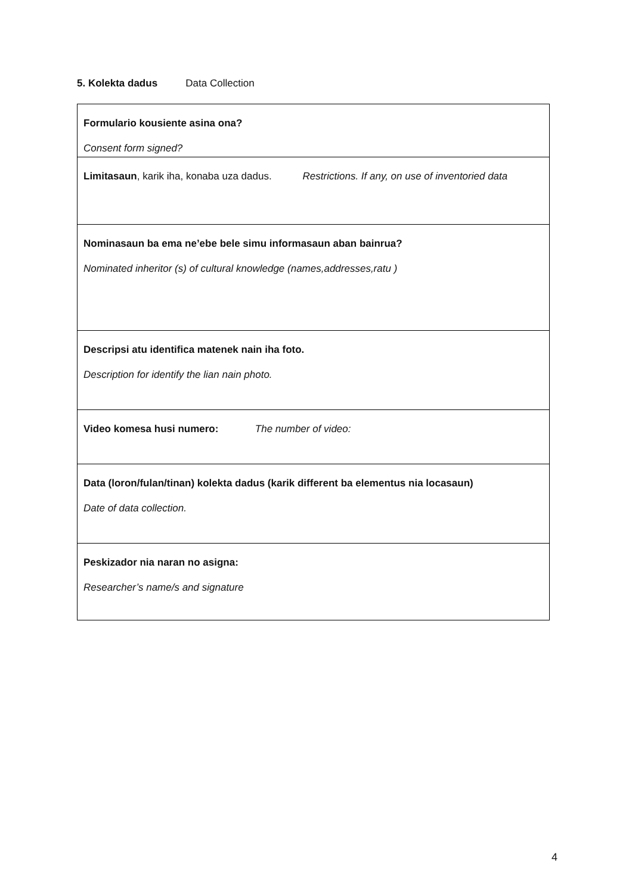5. Kolekta dadus Data Collection
| Formulario kousiente asina ona? Consent form signed? |
| Limitasaun , karik iha, konaba uza dadus. Restrictions. If any, on use of inventoried data |
| Nominasaun ba ema ne’ebe bele simu informasaun aban bainrua? Nominated inheritor (s) of cultural knowledge (names,addresses,ratu ) |
| Descripsi atu identifica matenek nain iha foto. Description for identify the lian nain photo. |
| Video komesa husi numero: The number of video: |
| Data (loron/fulan/tinan) kolekta dadus (karik different ba elementus nia locasaun) Date of data collection. |
| Peskizador nia naran no asigna: Researcher’s name/s and signature |
4